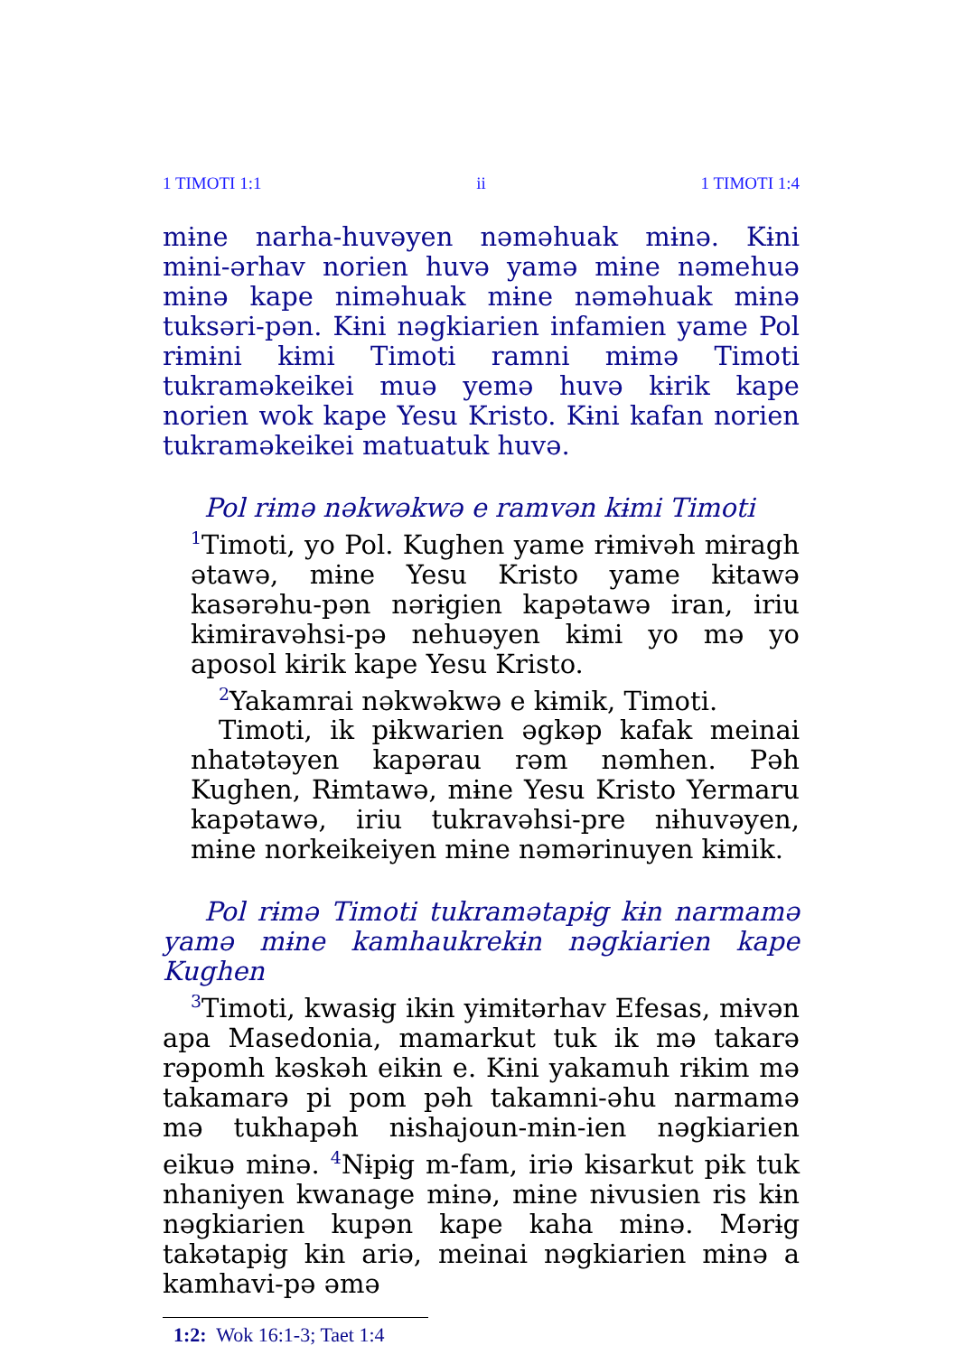1 TIMOTI 1:1 ii 1 TIMOTI 1:4
mɨne narha-huvəyen nəməhuak mɨnə. Kɨni mɨni-ərhav norien huvə yamə mɨne nəmehuə mɨnə kape nimәhuak mɨne nəməhuak mɨnə tuksəri-pən. Kɨni nəgkiarien infamien yame Pol rɨmɨni kɨmi Timoti ramni mɨmə Timoti tukraməkeikei muə yemə huvə kɨrik kape norien wok kape Yesu Kristo. Kɨni kafan norien tukraməkeikei matuatuk huvə.
Pol rɨmə nəkwəkwə e ramvən kɨmi Timoti
<sup>1</sup> Timoti, yo Pol. Kughen yame rɨmɨvəh mɨragh ətawə, mɨne Yesu Kristo yame kɨtawə kasərəhu-pən nərɨgien kapətawə iran, iriu kɨmɨravəhsi-pə nehuəyen kɨmi yo mə yo aposol kɨrik kape Yesu Kristo.
<sup>2</sup> Yakamrai nəkwəkwə e kɨmik, Timoti.
Timoti, ik pɨkwarien əgkəp kafak meinai nhatətəyen kapərau rəm nəmhen. Pəh Kughen, Rɨmtawə, mɨne Yesu Kristo Yermaru kapətawə, iriu tukravəhsi-pre nɨhuvəyen, mɨne norkeikeiyen mɨne nəmərinuyen kɨmik.
Pol rɨmə Timoti tukramətapɨg kɨn narmamə yamə mɨne kamhaukrekɨn nəgkiarien kape Kughen
<sup>3</sup> Timoti, kwasɨg ikɨn yɨmɨtərhav Efesas, mɨvən apa Masedonia, mamarkut tuk ik mə takarə rəpomh kəskəh eikɨn e. Kɨni yakamuh rɨkim mə takamarə pi pom pəh takamni-əhu narmamə mə tukhapəh nɨshajoun-mɨn-ien nəgkiarien eikuə mɨnə. <sup>4</sup>Nɨpɨg m-fam, iriə kɨsarkut pɨk tuk nhaniyen kwanage mɨnə, mɨne nɨvusien ris kɨn nəgkiarien kupən kape kaha mɨnə. Mərɨg takətapɨg kɨn ariə, meinai nəgkiarien mɨnə a kamhavi-pə əmə
1:2: Wok 16:1-3; Taet 1:4